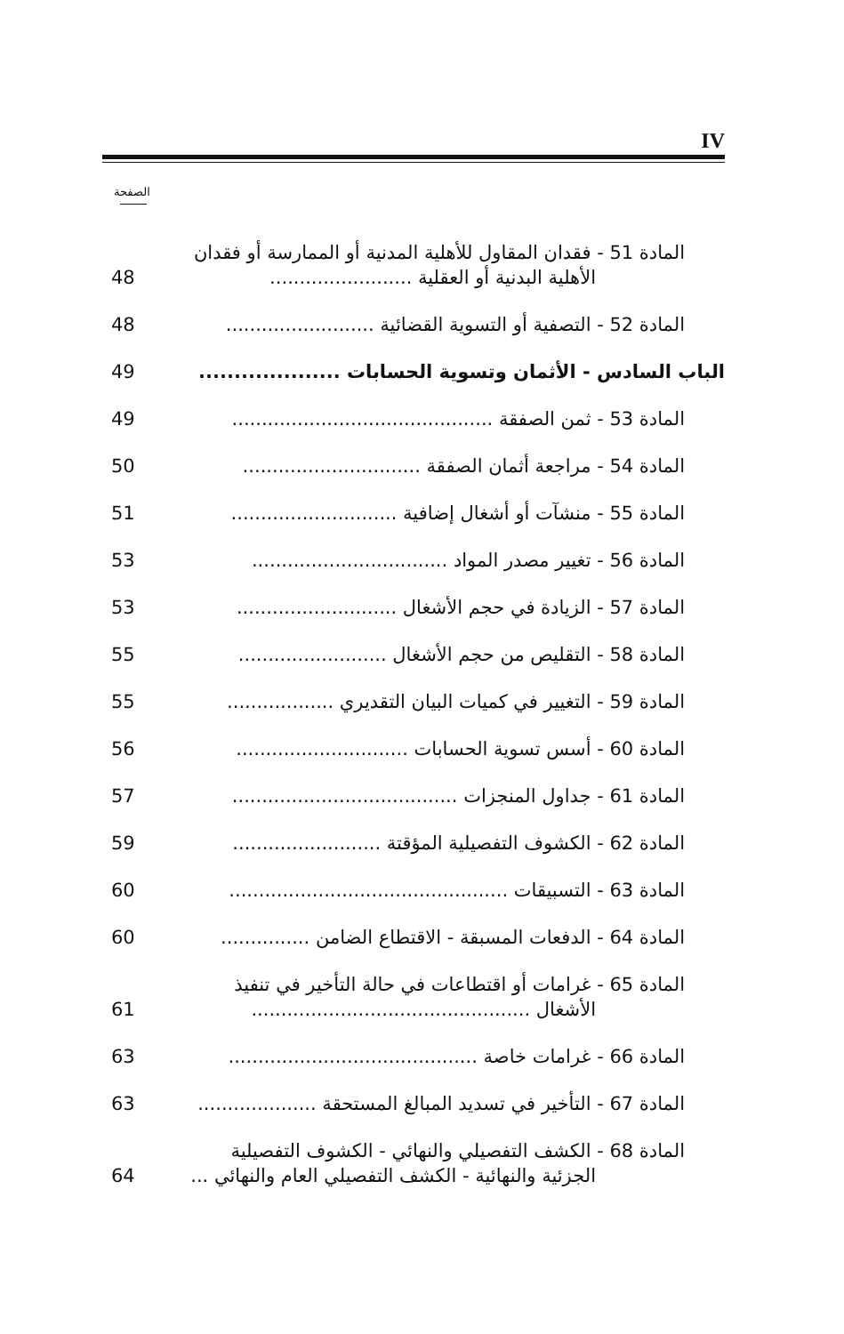IV
الصفحة
المادة 51 - فقدان المقاول للأهلية المدنية أو الممارسة أو فقدان
الأهلية البدنية أو العقلية ........................ 48
المادة 52 - التصفية أو التسوية القضائية ......................... 48
الباب السادس - الأثمان وتسوية الحسابات .................... 49
المادة 53 - ثمن الصفقة ............................................ 49
المادة 54 - مراجعة أثمان الصفقة .............................. 50
المادة 55 - منشآت أو أشغال إضافية ............................ 51
المادة 56 - تغيير مصدر المواد ................................. 53
المادة 57 - الزيادة في حجم الأشغال ........................... 53
المادة 58 - التقليص من حجم الأشغال ......................... 55
المادة 59 - التغيير في كميات البيان التقديري .................. 55
المادة 60 - أسس تسوية الحسابات ............................. 56
المادة 61 - جداول المنجزات ...................................... 57
المادة 62 - الكشوف التفصيلية المؤقتة ......................... 59
المادة 63 - التسبيقات ............................................... 60
المادة 64 - الدفعات المسبقة - الاقتطاع الضامن ............... 60
المادة 65 - غرامات أو اقتطاعات في حالة التأخير في تنفيذ
الأشغال ............................................... 61
المادة 66 - غرامات خاصة .......................................... 63
المادة 67 - التأخير في تسديد المبالغ المستحقة .................... 63
المادة 68 - الكشف التفصيلي والنهائي - الكشوف التفصيلية
الجزئية والنهائية - الكشف التفصيلي العام والنهائي ... 64